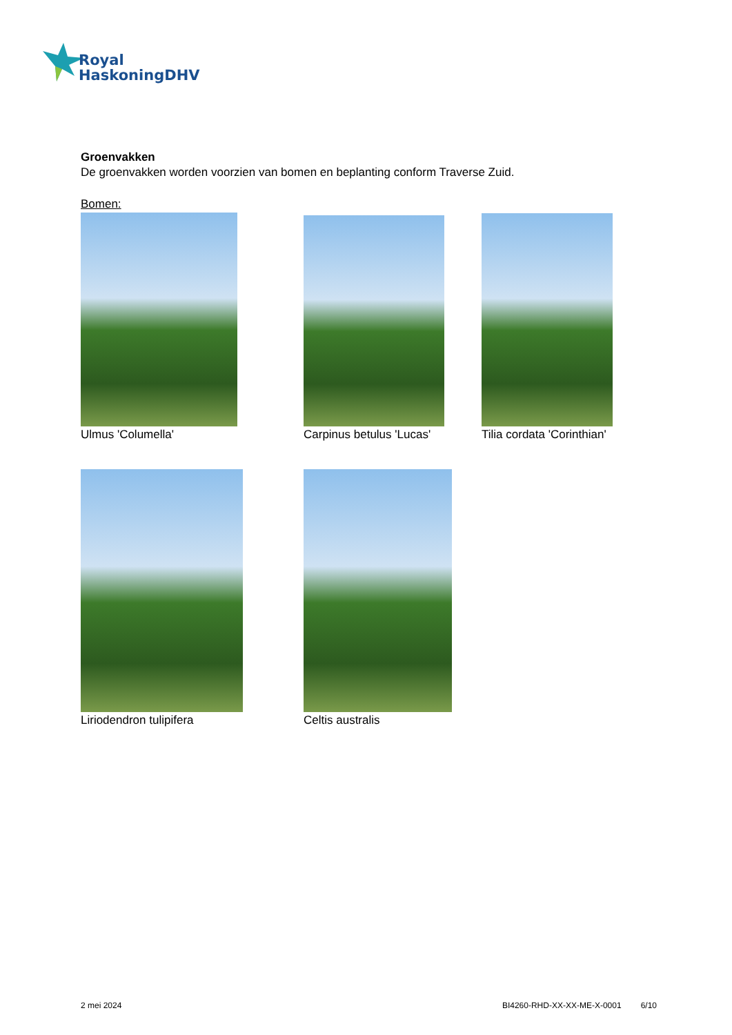Royal
HaskoningDHV
Groenvakken
De groenvakken worden voorzien van bomen en beplanting conform Traverse Zuid.
Bomen:
Ulmus 'Columella' Carpinus betulus 'Lucas' Tilia cordata 'Corinthian'
Liriodendron tulipifera Celtis australis
2 mei 2024 BI4260-RHD-XX-XX-ME-X-0001 6/10